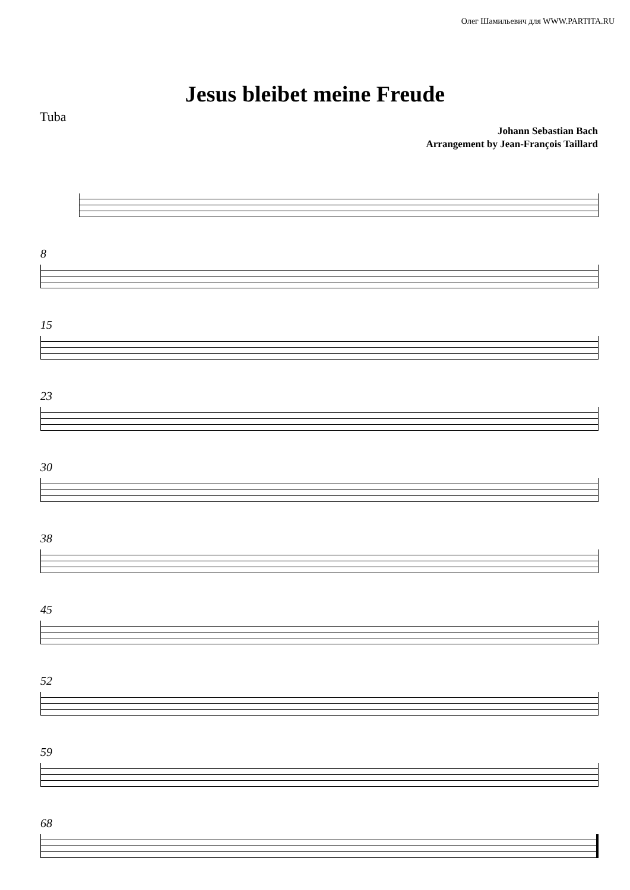Олег Шамильевич для WWW.PARTITA.RU
Jesus bleibet meine Freude
Tuba
Johann Sebastian Bach
Arrangement by Jean-François Taillard
8
15
23
30
38
45
52
59
68